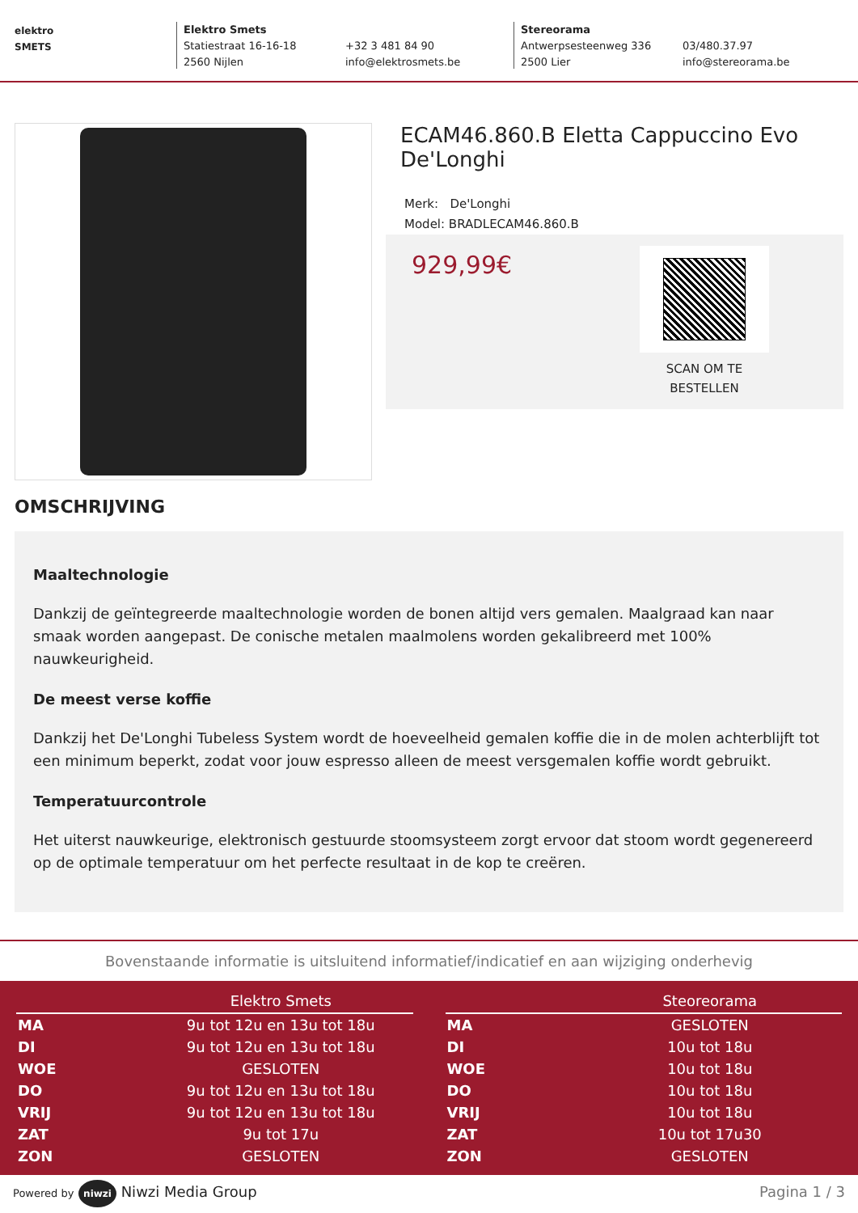elektro
SMETS
Elektro Smets
Statiestraat 16-16-18
2560 Nijlen
+32 3 481 84 90
info@elektrosmets.be
Stereorama
Antwerpsesteenweg 336
2500 Lier
03/480.37.97
info@stereorama.be
ECAM46.860.B Eletta Cappuccino Evo De'Longhi
Merk: De'Longhi
Model: BRADLECAM46.860.B
929,99€
SCAN OM TE
BESTELLEN
OMSCHRIJVING
Maaltechnologie
Dankzij de geïntegreerde maaltechnologie worden de bonen altijd vers gemalen. Maalgraad kan naar smaak worden aangepast. De conische metalen maalmolens worden gekalibreerd met 100% nauwkeurigheid.
De meest verse koffie
Dankzij het De'Longhi Tubeless System wordt de hoeveelheid gemalen koffie die in de molen achterblijft tot een minimum beperkt, zodat voor jouw espresso alleen de meest versgemalen koffie wordt gebruikt.
Temperatuurcontrole
Het uiterst nauwkeurige, elektronisch gestuurde stoomsysteem zorgt ervoor dat stoom wordt gegenereerd op de optimale temperatuur om het perfecte resultaat in de kop te creëren.
Bovenstaande informatie is uitsluitend informatief/indicatief en aan wijziging onderhevig
| | Elektro Smets |
| --- | --- |
| MA | 9u tot 12u en 13u tot 18u |
| DI | 9u tot 12u en 13u tot 18u |
| WOE | GESLOTEN |
| DO | 9u tot 12u en 13u tot 18u |
| VRIJ | 9u tot 12u en 13u tot 18u |
| ZAT | 9u tot 17u |
| ZON | GESLOTEN |
| | Steoreorama |
| --- | --- |
| MA | GESLOTEN |
| DI | 10u tot 18u |
| WOE | 10u tot 18u |
| DO | 10u tot 18u |
| VRIJ | 10u tot 18u |
| ZAT | 10u tot 17u30 |
| ZON | GESLOTEN |
Powered by niwzi Niwzi Media Group
Pagina 1 / 3